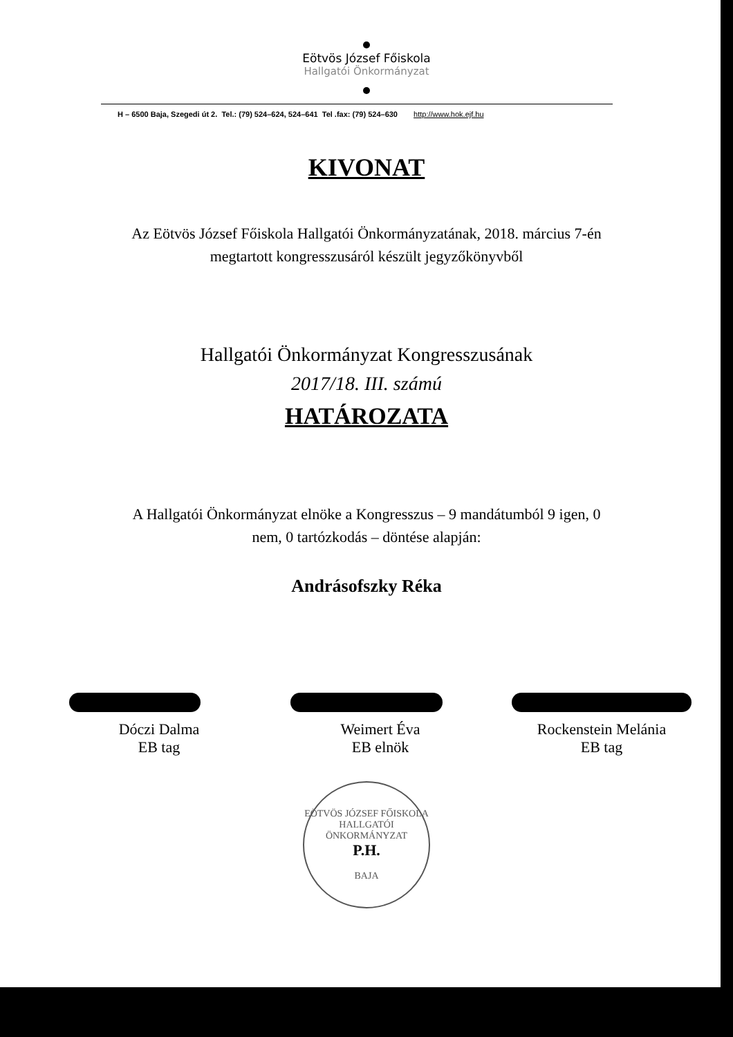Eötvös József Főiskola
Hallgatói Önkormányzat
H – 6500 Baja, Szegedi út 2. Tel.: (79) 524–624, 524–641 Tel .fax: (79) 524–630 http://www.hok.ejf.hu
KIVONAT
Az Eötvös József Főiskola Hallgatói Önkormányzatának, 2018. március 7-én
megtartott kongresszusáról készült jegyzőkönyvből
Hallgatói Önkormányzat Kongresszusának
2017/18. III. számú
HATÁROZATA
A Hallgatói Önkormányzat elnöke a Kongresszus – 9 mandátumból 9 igen, 0
nem, 0 tartózkodás – döntése alapján:
Andrásofszky Réka
Dóczi Dalma
EB tag
Weimert Éva
EB elnök
Rockenstein Melánia
EB tag
EÖTVÖS JÓZSEF FŐISKOLA
HALLGATÓI ÖNKORMÁNYZAT
P.H.
BAJA